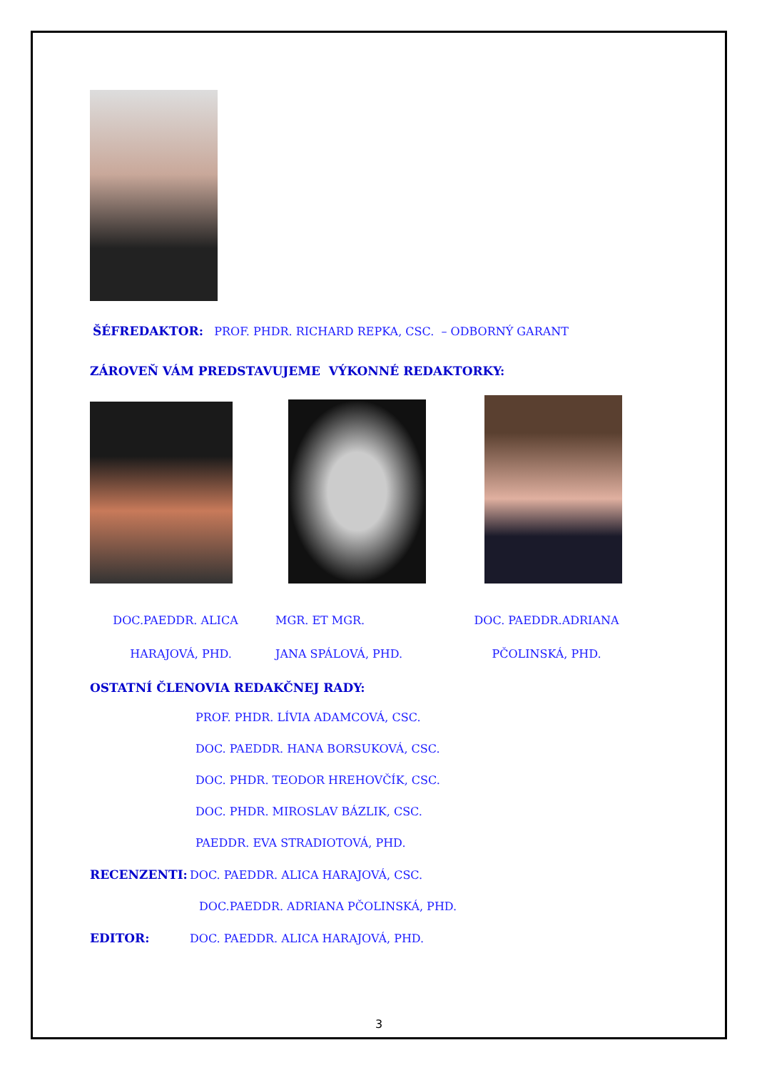ŠÉFREDAKTOR: PROF. PHDR. RICHARD REPKA, CSC. – ODBORNÝ GARANT
ZÁROVEŇ VÁM PREDSTAVUJEME VÝKONNÉ REDAKTORKY:
DOC.PAEDDR. ALICA
HARAJOVÁ, PHD.
MGR. ET MGR.
JANA SPÁLOVÁ, PHD.
DOC. PAEDDR.ADRIANA
PČOLINSKÁ, PHD.
OSTATNÍ ČLENOVIA REDAKČNEJ RADY:
PROF. PHDR. LÍVIA ADAMCOVÁ, CSC.
DOC. PAEDDR. HANA BORSUKOVÁ, CSC.
DOC. PHDR. TEODOR HREHOVČÍK, CSC.
DOC. PHDR. MIROSLAV BÁZLIK, CSC.
PAEDDR. EVA STRADIOTOVÁ, PHD.
RECENZENTI: DOC. PAEDDR. ALICA HARAJOVÁ, CSC.
DOC.PAEDDR. ADRIANA PČOLINSKÁ, PHD.
EDITOR: DOC. PAEDDR. ALICA HARAJOVÁ, PHD.
3